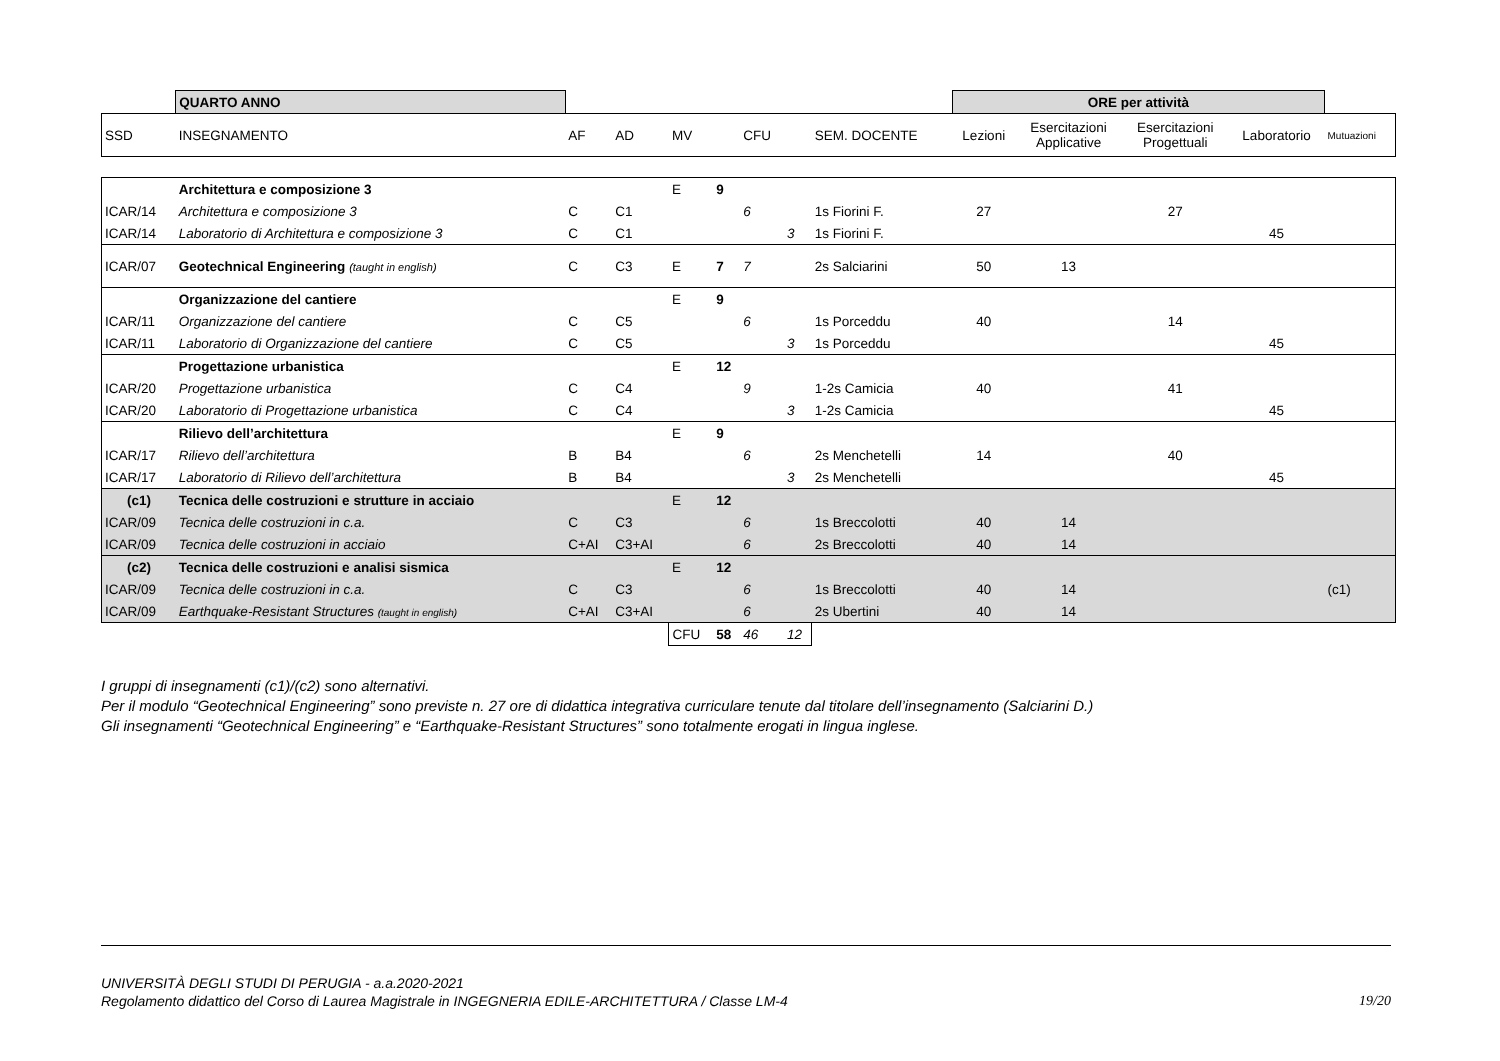| | QUARTO ANNO | | | | | | | | ORE per attività | | | | |
| SSD | INSEGNAMENTO | AF | AD | MV | | CFU | | SEM. DOCENTE | Lezioni | Esercitazioni Applicative | Esercitazioni Progettuali | Laboratorio | Mutuazioni |
| | Architettura e composizione 3 | | | E | 9 | | | | | | | | |
| ICAR/14 | Architettura e composizione 3 | C | C1 | | | 6 | | 1s Fiorini F. | 27 | | 27 | | |
| ICAR/14 | Laboratorio di Architettura e composizione 3 | C | C1 | | | | 3 | 1s Fiorini F. | | | | 45 | |
| ICAR/07 | Geotechnical Engineering (taught in english) | C | C3 | E | 7 | 7 | | 2s Salciarini | 50 | 13 | | | |
| | Organizzazione del cantiere | | | E | 9 | | | | | | | | |
| ICAR/11 | Organizzazione del cantiere | C | C5 | | | 6 | | 1s Porceddu | 40 | | 14 | | |
| ICAR/11 | Laboratorio di Organizzazione del cantiere | C | C5 | | | | 3 | 1s Porceddu | | | | 45 | |
| | Progettazione urbanistica | | | E | 12 | | | | | | | | |
| ICAR/20 | Progettazione urbanistica | C | C4 | | | 9 | | 1-2s Camicia | 40 | | 41 | | |
| ICAR/20 | Laboratorio di Progettazione urbanistica | C | C4 | | | | 3 | 1-2s Camicia | | | | 45 | |
| | Rilievo dell’architettura | | | E | 9 | | | | | | | | |
| ICAR/17 | Rilievo dell’architettura | B | B4 | | | 6 | | 2s Menchetelli | 14 | | 40 | | |
| ICAR/17 | Laboratorio di Rilievo dell’architettura | B | B4 | | | | 3 | 2s Menchetelli | | | | 45 | |
| (c1) | Tecnica delle costruzioni e strutture in acciaio | | | E | 12 | | | | | | | | |
| ICAR/09 | Tecnica delle costruzioni in c.a. | C | C3 | | | 6 | | 1s Breccolotti | 40 | 14 | | | |
| ICAR/09 | Tecnica delle costruzioni in acciaio | C+AI | C3+AI | | | 6 | | 2s Breccolotti | 40 | 14 | | | |
| (c2) | Tecnica delle costruzioni e analisi sismica | | | E | 12 | | | | | | | | |
| ICAR/09 | Tecnica delle costruzioni in c.a. | C | C3 | | | 6 | | 1s Breccolotti | 40 | 14 | | | (c1) |
| ICAR/09 | Earthquake-Resistant Structures (taught in english) | C+AI | C3+AI | | | 6 | | 2s Ubertini | 40 | 14 | | | |
| | | | | CFU | 58 | 46 | 12 | | | | | | |
I gruppi di insegnamenti (c1)/(c2) sono alternativi.
Per il modulo “Geotechnical Engineering” sono previste n. 27 ore di didattica integrativa curriculare tenute dal titolare dell’insegnamento (Salciarini D.)
Gli insegnamenti “Geotechnical Engineering” e “Earthquake-Resistant Structures” sono totalmente erogati in lingua inglese.
UNIVERSITÀ DEGLI STUDI DI PERUGIA - a.a.2020-2021
Regolamento didattico del Corso di Laurea Magistrale in INGEGNERIA EDILE-ARCHITETTURA / Classe LM-4 19/20